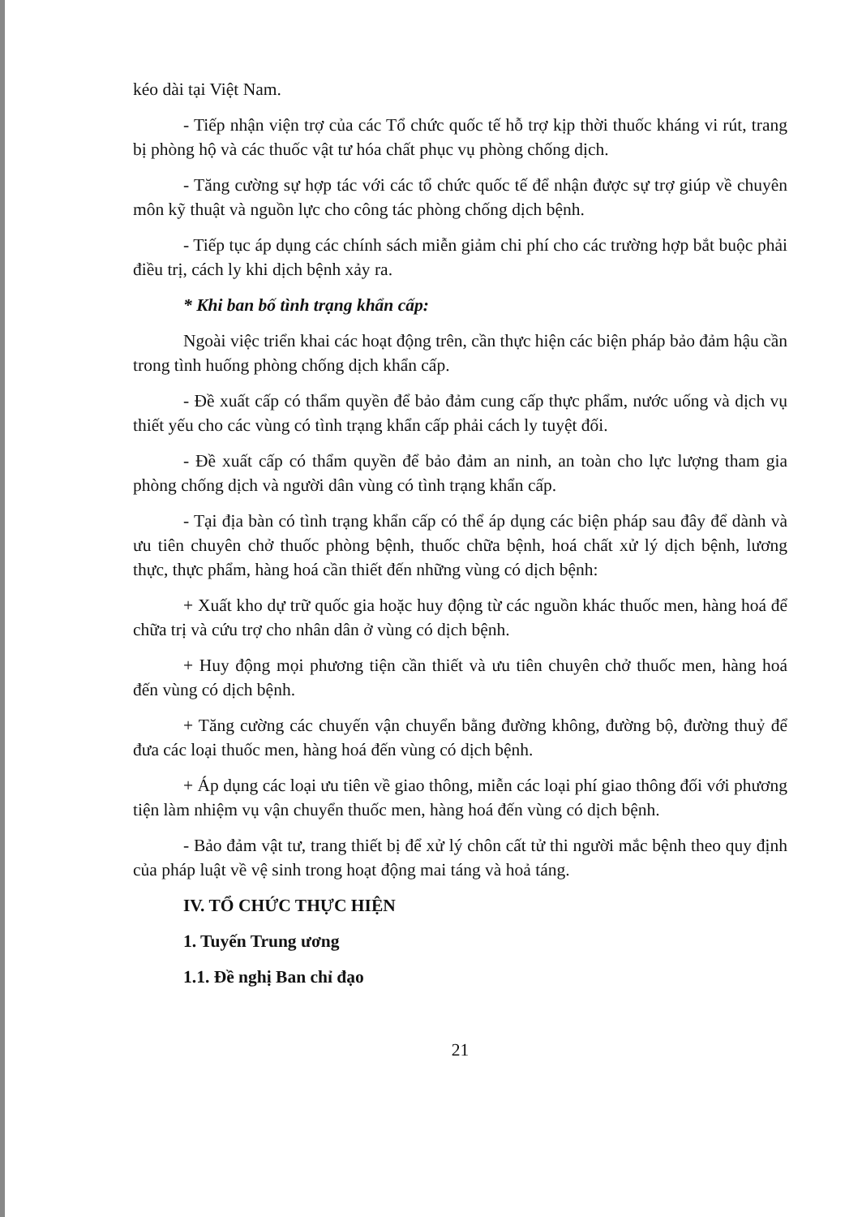kéo dài tại Việt Nam.
- Tiếp nhận viện trợ của các Tổ chức quốc tế hỗ trợ kịp thời thuốc kháng vi rút, trang bị phòng hộ và các thuốc vật tư hóa chất phục vụ phòng chống dịch.
- Tăng cường sự hợp tác với các tổ chức quốc tế để nhận được sự trợ giúp về chuyên môn kỹ thuật và nguồn lực cho công tác phòng chống dịch bệnh.
- Tiếp tục áp dụng các chính sách miễn giảm chi phí cho các trường hợp bắt buộc phải điều trị, cách ly khi dịch bệnh xảy ra.
* Khi ban bố tình trạng khẩn cấp:
Ngoài việc triển khai các hoạt động trên, cần thực hiện các biện pháp bảo đảm hậu cần trong tình huống phòng chống dịch khẩn cấp.
- Đề xuất cấp có thẩm quyền để bảo đảm cung cấp thực phẩm, nước uống và dịch vụ thiết yếu cho các vùng có tình trạng khẩn cấp phải cách ly tuyệt đối.
- Đề xuất cấp có thẩm quyền để bảo đảm an ninh, an toàn cho lực lượng tham gia phòng chống dịch và người dân vùng có tình trạng khẩn cấp.
- Tại địa bàn có tình trạng khẩn cấp có thể áp dụng các biện pháp sau đây để dành và ưu tiên chuyên chở thuốc phòng bệnh, thuốc chữa bệnh, hoá chất xử lý dịch bệnh, lương thực, thực phẩm, hàng hoá cần thiết đến những vùng có dịch bệnh:
+ Xuất kho dự trữ quốc gia hoặc huy động từ các nguồn khác thuốc men, hàng hoá để chữa trị và cứu trợ cho nhân dân ở vùng có dịch bệnh.
+ Huy động mọi phương tiện cần thiết và ưu tiên chuyên chở thuốc men, hàng hoá đến vùng có dịch bệnh.
+ Tăng cường các chuyến vận chuyển bằng đường không, đường bộ, đường thuỷ để đưa các loại thuốc men, hàng hoá đến vùng có dịch bệnh.
+ Áp dụng các loại ưu tiên về giao thông, miễn các loại phí giao thông đối với phương tiện làm nhiệm vụ vận chuyển thuốc men, hàng hoá đến vùng có dịch bệnh.
- Bảo đảm vật tư, trang thiết bị để xử lý chôn cất tử thi người mắc bệnh theo quy định của pháp luật về vệ sinh trong hoạt động mai táng và hoả táng.
IV. TỔ CHỨC THỰC HIỆN
1. Tuyến Trung ương
1.1. Đề nghị Ban chỉ đạo
21